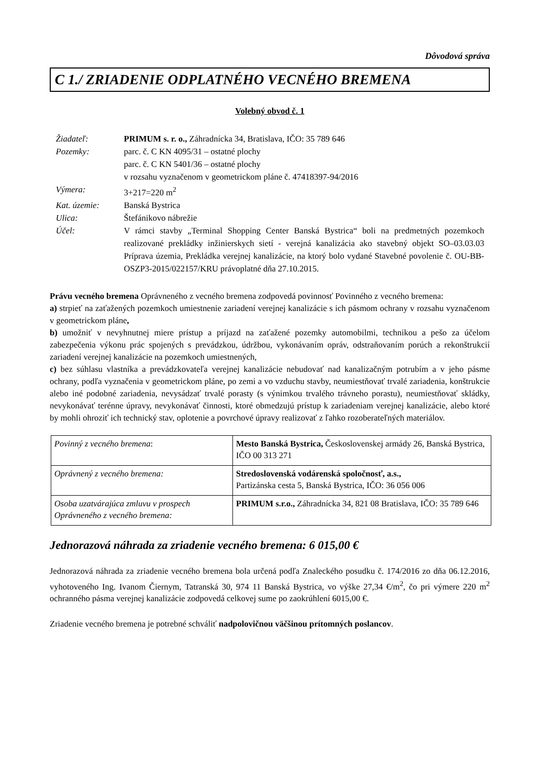Dôvodová správa
C 1./ ZRIADENIE ODPLATNÉHO VECNÉHO BREMENA
Volebný obvod č. 1
| Žiadateľ: | PRIMUM s. r. o., Záhradnícka 34, Bratislava, IČO: 35 789 646 |
| Pozemky: | parc. č. C KN 4095/31 – ostatné plochy parc. č. C KN 5401/36 – ostatné plochy v rozsahu vyznačenom v geometrickom pláne č. 47418397-94/2016 |
| Výmera: | 3+217=220 m<sup>2</sup> |
| Kat. územie: | Banská Bystrica |
| Ulica: | Štefánikovo nábrežie |
| Účel: | V rámci stavby „Terminal Shopping Center Banská Bystrica“ boli na predmetných pozemkoch realizované prekládky inžinierskych sietí - verejná kanalizácia ako stavebný objekt SO–03.03.03 Príprava územia, Prekládka verejnej kanalizácie, na ktorý bolo vydané Stavebné povolenie č. OU-BB-OSZP3-2015/022157/KRU právoplatné dňa 27.10.2015. |
Právu vecného bremena Oprávneného z vecného bremena zodpovedá povinnosť Povinného z vecného bremena:
a) strpieť na zaťažených pozemkoch umiestnenie zariadení verejnej kanalizácie s ich pásmom ochrany v rozsahu vyznačenom v geometrickom pláne,
b) umožniť v nevyhnutnej miere prístup a príjazd na zaťažené pozemky automobilmi, technikou a pešo za účelom zabezpečenia výkonu prác spojených s prevádzkou, údržbou, vykonávaním opráv, odstraňovaním porúch a rekonštrukcií zariadení verejnej kanalizácie na pozemkoch umiestnených,
c) bez súhlasu vlastníka a prevádzkovateľa verejnej kanalizácie nebudovať nad kanalizačným potrubím a v jeho pásme ochrany, podľa vyznačenia v geometrickom pláne, po zemi a vo vzduchu stavby, neumiestňovať trvalé zariadenia, konštrukcie alebo iné podobné zariadenia, nevysádzať trvalé porasty (s výnimkou trvalého trávneho porastu), neumiestňovať skládky, nevykonávať terénne úpravy, nevykonávať činnosti, ktoré obmedzujú prístup k zariadeniam verejnej kanalizácie, alebo ktoré by mohli ohroziť ich technický stav, oplotenie a povrchové úpravy realizovať z ľahko rozoberateľných materiálov.
| Povinný z vecného bremena : | Mesto Banská Bystrica, Československej armády 26, Banská Bystrica, IČO 00 313 271 |
| Oprávnený z vecného bremena: | Stredoslovenská vodárenská spoločnosť, a.s., Partizánska cesta 5, Banská Bystrica, IČO: 36 056 006 |
| Osoba uzatvárajúca zmluvu v prospech Oprávneného z vecného bremena: | PRIMUM s.r.o., Záhradnícka 34, 821 08 Bratislava, IČO: 35 789 646 |
Jednorazová náhrada za zriadenie vecného bremena: 6 015,00 €
Jednorazová náhrada za zriadenie vecného bremena bola určená podľa Znaleckého posudku č. 174/2016 zo dňa 06.12.2016, vyhotoveného Ing. Ivanom Čiernym, Tatranská 30, 974 11 Banská Bystrica, vo výške 27,34 €/m<sup>2</sup>, čo pri výmere 220 m<sup>2</sup> ochranného pásma verejnej kanalizácie zodpovedá celkovej sume po zaokrúhlení 6015,00 €.
Zriadenie vecného bremena je potrebné schváliť nadpolovičnou väčšinou prítomných poslancov.